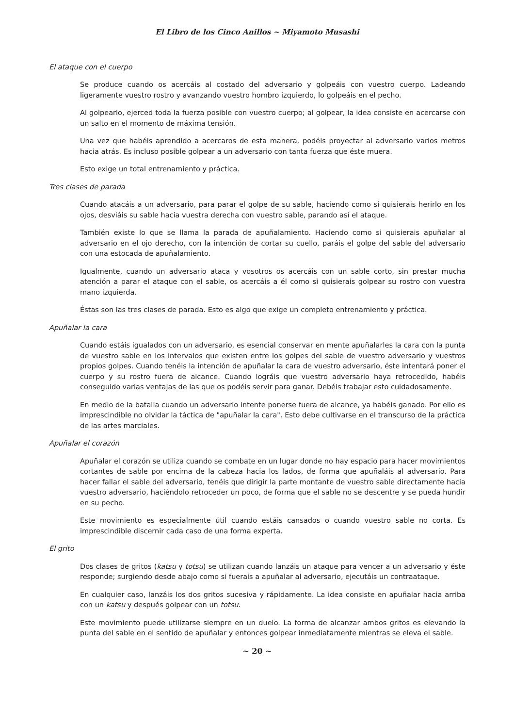El Libro de los Cinco Anillos ~ Miyamoto Musashi
El ataque con el cuerpo
Se produce cuando os acercáis al costado del adversario y golpeáis con vuestro cuerpo. Ladeando ligeramente vuestro rostro y avanzando vuestro hombro izquierdo, lo golpeáis en el pecho.
Al golpearlo, ejerced toda la fuerza posible con vuestro cuerpo; al golpear, la idea consiste en acercarse con un salto en el momento de máxima tensión.
Una vez que habéis aprendido a acercaros de esta manera, podéis proyectar al adversario varios metros hacia atrás. Es incluso posible golpear a un adversario con tanta fuerza que éste muera.
Esto exige un total entrenamiento y práctica.
Tres clases de parada
Cuando atacáis a un adversario, para parar el golpe de su sable, haciendo como si quisierais herirlo en los ojos, desviáis su sable hacia vuestra derecha con vuestro sable, parando así el ataque.
También existe lo que se llama la parada de apuñalamiento. Haciendo como si quisierais apuñalar al adversario en el ojo derecho, con la intención de cortar su cuello, paráis el golpe del sable del adversario con una estocada de apuñalamiento.
Igualmente, cuando un adversario ataca y vosotros os acercáis con un sable corto, sin prestar mucha atención a parar el ataque con el sable, os acercáis a él como si quisierais golpear su rostro con vuestra mano izquierda.
Éstas son las tres clases de parada. Esto es algo que exige un completo entrenamiento y práctica.
Apuñalar la cara
Cuando estáis igualados con un adversario, es esencial conservar en mente apuñalarles la cara con la punta de vuestro sable en los intervalos que existen entre los golpes del sable de vuestro adversario y vuestros propios golpes. Cuando tenéis la intención de apuñalar la cara de vuestro adversario, éste intentará poner el cuerpo y su rostro fuera de alcance. Cuando lográis que vuestro adversario haya retrocedido, habéis conseguido varias ventajas de las que os podéis servir para ganar. Debéis trabajar esto cuidadosamente.
En medio de la batalla cuando un adversario intente ponerse fuera de alcance, ya habéis ganado. Por ello es imprescindible no olvidar la táctica de "apuñalar la cara". Esto debe cultivarse en el transcurso de la práctica de las artes marciales.
Apuñalar el corazón
Apuñalar el corazón se utiliza cuando se combate en un lugar donde no hay espacio para hacer movimientos cortantes de sable por encima de la cabeza hacia los lados, de forma que apuñaláis al adversario. Para hacer fallar el sable del adversario, tenéis que dirigir la parte montante de vuestro sable directamente hacia vuestro adversario, haciéndolo retroceder un poco, de forma que el sable no se descentre y se pueda hundir en su pecho.
Este movimiento es especialmente útil cuando estáis cansados o cuando vuestro sable no corta. Es imprescindible discernir cada caso de una forma experta.
El grito
Dos clases de gritos (katsu y totsu) se utilizan cuando lanzáis un ataque para vencer a un adversario y éste responde; surgiendo desde abajo como si fuerais a apuñalar al adversario, ejecutáis un contraataque.
En cualquier caso, lanzáis los dos gritos sucesiva y rápidamente. La idea consiste en apuñalar hacia arriba con un katsu y después golpear con un totsu.
Este movimiento puede utilizarse siempre en un duelo. La forma de alcanzar ambos gritos es elevando la punta del sable en el sentido de apuñalar y entonces golpear inmediatamente mientras se eleva el sable.
~ 20 ~